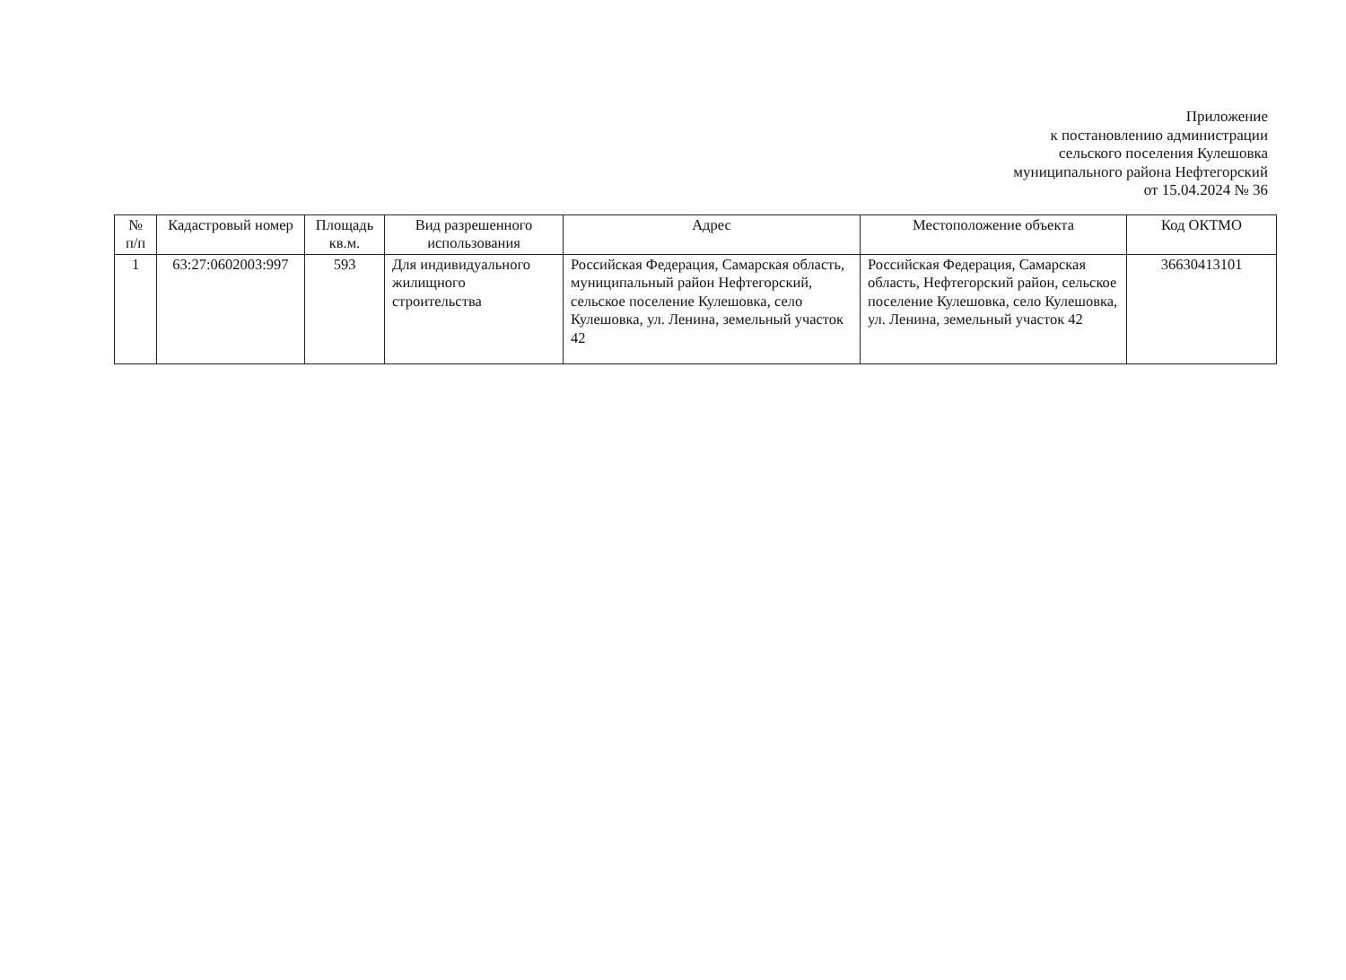Приложение
к постановлению администрации
сельского поселения Кулешовка
муниципального района Нефтегорский
от 15.04.2024 № 36
| № п/п | Кадастровый номер | Площадь кв.м. | Вид разрешенного использования | Адрес | Местоположение объекта | Код ОКТМО |
| --- | --- | --- | --- | --- | --- | --- |
| 1 | 63:27:0602003:997 | 593 | Для индивидуального жилищного строительства | Российская Федерация, Самарская область, муниципальный район Нефтегорский, сельское поселение Кулешовка, село Кулешовка, ул. Ленина, земельный участок 42 | Российская Федерация, Самарская область, Нефтегорский район, сельское поселение Кулешовка, село Кулешовка, ул. Ленина, земельный участок 42 | 36630413101 |